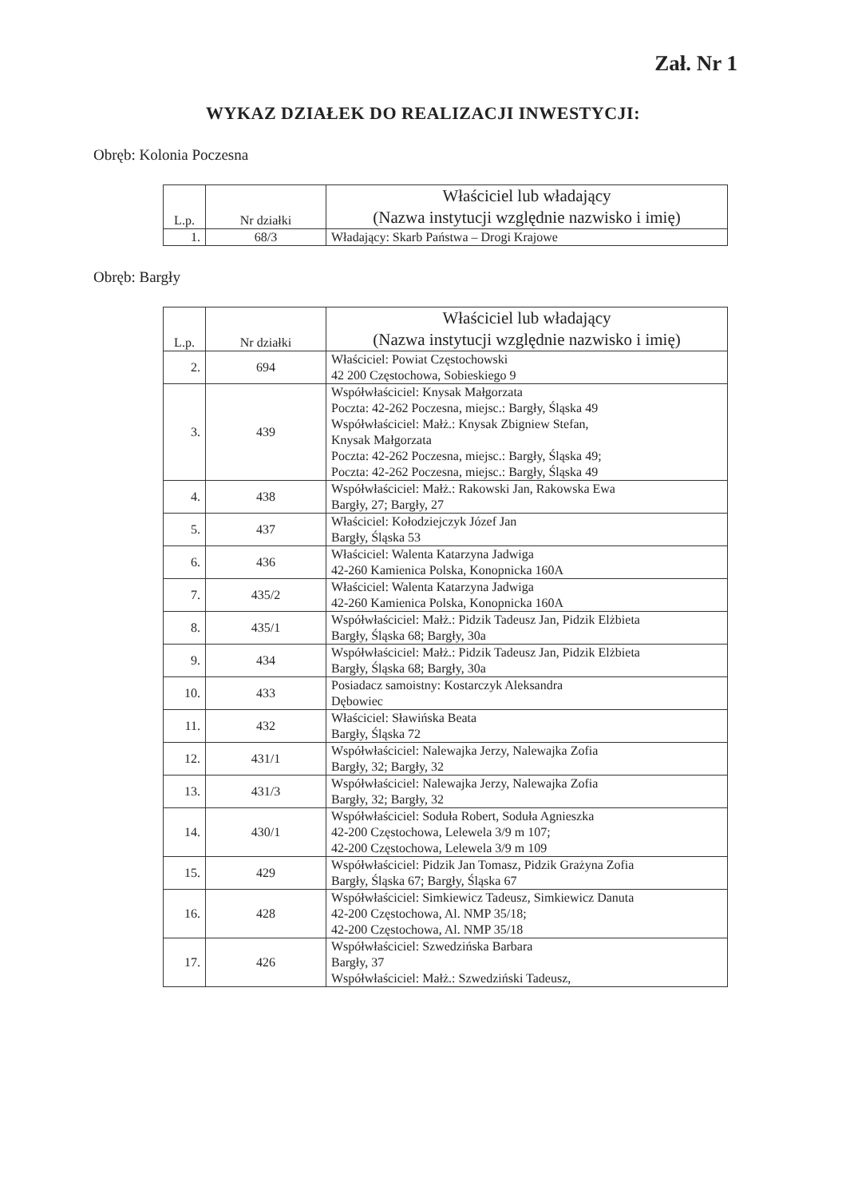Zał. Nr 1
WYKAZ DZIAŁEK DO REALIZACJI INWESTYCJI:
Obręb: Kolonia Poczesna
| L.p. | Nr działki | Właściciel lub władający (Nazwa instytucji względnie nazwisko i imię) |
| --- | --- | --- |
| 1. | 68/3 | Władający: Skarb Państwa – Drogi Krajowe |
Obręb: Bargły
| L.p. | Nr działki | Właściciel lub władający (Nazwa instytucji względnie nazwisko i imię) |
| --- | --- | --- |
| 2. | 694 | Właściciel: Powiat Częstochowski 42 200 Częstochowa, Sobieskiego 9 |
| 3. | 439 | Współwłaściciel: Knysak Małgorzata Poczta: 42-262 Poczesna, miejsc.: Bargły, Śląska 49 Współwłaściciel: Małż.: Knysak Zbigniew Stefan, Knysak Małgorzata Poczta: 42-262 Poczesna, miejsc.: Bargły, Śląska 49; Poczta: 42-262 Poczesna, miejsc.: Bargły, Śląska 49 |
| 4. | 438 | Współwłaściciel: Małż.: Rakowski Jan, Rakowska Ewa Bargły, 27; Bargły, 27 |
| 5. | 437 | Właściciel: Kołodziejczyk Józef Jan Bargły, Śląska 53 |
| 6. | 436 | Właściciel: Walenta Katarzyna Jadwiga 42-260 Kamienica Polska, Konopnicka 160A |
| 7. | 435/2 | Właściciel: Walenta Katarzyna Jadwiga 42-260 Kamienica Polska, Konopnicka 160A |
| 8. | 435/1 | Współwłaściciel: Małż.: Pidzik Tadeusz Jan, Pidzik Elżbieta Bargły, Śląska 68; Bargły, 30a |
| 9. | 434 | Współwłaściciel: Małż.: Pidzik Tadeusz Jan, Pidzik Elżbieta Bargły, Śląska 68; Bargły, 30a |
| 10. | 433 | Posiadacz samoistny: Kostarczyk Aleksandra Dębowiec |
| 11. | 432 | Właściciel: Sławińska Beata Bargły, Śląska 72 |
| 12. | 431/1 | Współwłaściciel: Nalewajka Jerzy, Nalewajka Zofia Bargły, 32; Bargły, 32 |
| 13. | 431/3 | Współwłaściciel: Nalewajka Jerzy, Nalewajka Zofia Bargły, 32; Bargły, 32 |
| 14. | 430/1 | Współwłaściciel: Soduła Robert, Soduła Agnieszka 42-200 Częstochowa, Lelewela 3/9 m 107; 42-200 Częstochowa, Lelewela 3/9 m 109 |
| 15. | 429 | Współwłaściciel: Pidzik Jan Tomasz, Pidzik Grażyna Zofia Bargły, Śląska 67; Bargły, Śląska 67 |
| 16. | 428 | Współwłaściciel: Simkiewicz Tadeusz, Simkiewicz Danuta 42-200 Częstochowa, Al. NMP 35/18; 42-200 Częstochowa, Al. NMP 35/18 |
| 17. | 426 | Współwłaściciel: Szwedzińska Barbara Bargły, 37 Współwłaściciel: Małż.: Szwedziński Tadeusz, |